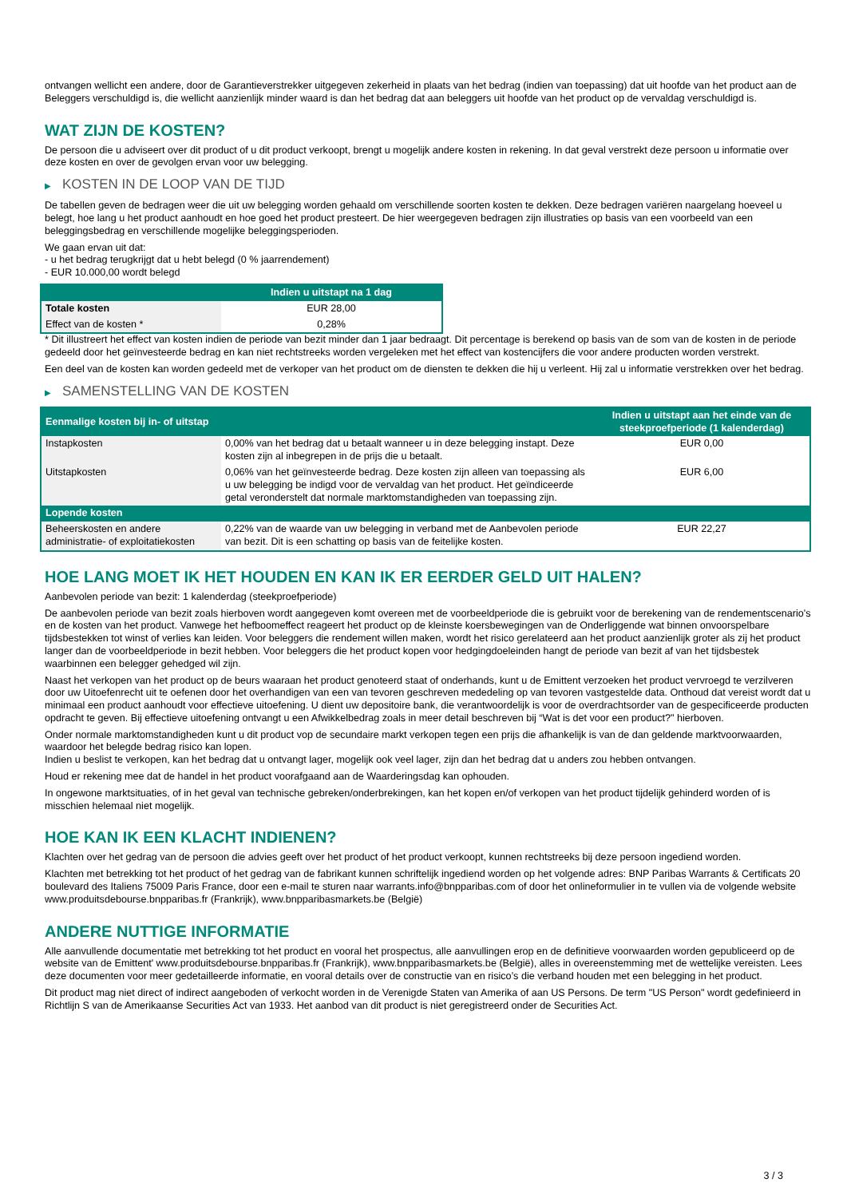ontvangen wellicht een andere, door de Garantieverstrekker uitgegeven zekerheid in plaats van het bedrag (indien van toepassing) dat uit hoofde van het product aan de Beleggers verschuldigd is, die wellicht aanzienlijk minder waard is dan het bedrag dat aan beleggers uit hoofde van het product op de vervaldag verschuldigd is.
WAT ZIJN DE KOSTEN?
De persoon die u adviseert over dit product of u dit product verkoopt, brengt u mogelijk andere kosten in rekening. In dat geval verstrekt deze persoon u informatie over deze kosten en over de gevolgen ervan voor uw belegging.
▶ KOSTEN IN DE LOOP VAN DE TIJD
De tabellen geven de bedragen weer die uit uw belegging worden gehaald om verschillende soorten kosten te dekken. Deze bedragen variëren naargelang hoeveel u belegt, hoe lang u het product aanhoudt en hoe goed het product presteert. De hier weergegeven bedragen zijn illustraties op basis van een voorbeeld van een beleggingsbedrag en verschillende mogelijke beleggingsperioden.
We gaan ervan uit dat:
- u het bedrag terugkrijgt dat u hebt belegd (0 % jaarrendement)
- EUR 10.000,00 wordt belegd
| | Indien u uitstapt na 1 dag |
| --- | --- |
| Totale kosten | EUR 28,00 |
| Effect van de kosten * | 0,28% |
* Dit illustreert het effect van kosten indien de periode van bezit minder dan 1 jaar bedraagt. Dit percentage is berekend op basis van de som van de kosten in de periode gedeeld door het geïnvesteerde bedrag en kan niet rechtstreeks worden vergeleken met het effect van kostencijfers die voor andere producten worden verstrekt.
Een deel van de kosten kan worden gedeeld met de verkoper van het product om de diensten te dekken die hij u verleent. Hij zal u informatie verstrekken over het bedrag.
▶ SAMENSTELLING VAN DE KOSTEN
| Eenmalige kosten bij in- of uitstap | | Indien u uitstapt aan het einde van de steekproefperiode (1 kalenderdag) |
| --- | --- | --- |
| Instapkosten | 0,00% van het bedrag dat u betaalt wanneer u in deze belegging instapt. Deze kosten zijn al inbegrepen in de prijs die u betaalt. | EUR 0,00 |
| Uitstapkosten | 0,06% van het geïnvesteerde bedrag. Deze kosten zijn alleen van toepassing als u uw belegging be indigd voor de vervaldag van het product. Het geïndiceerde getal veronderstelt dat normale marktomstandigheden van toepassing zijn. | EUR 6,00 |
| Lopende kosten | | |
| Beheerskosten en andere administratie- of exploitatiekosten | 0,22% van de waarde van uw belegging in verband met de Aanbevolen periode van bezit. Dit is een schatting op basis van de feitelijke kosten. | EUR 22,27 |
HOE LANG MOET IK HET HOUDEN EN KAN IK ER EERDER GELD UIT HALEN?
Aanbevolen periode van bezit: 1 kalenderdag (steekproefperiode)
De aanbevolen periode van bezit zoals hierboven wordt aangegeven komt overeen met de voorbeeldperiode die is gebruikt voor de berekening van de rendementscenario's en de kosten van het product. Vanwege het hefboomeffect reageert het product op de kleinste koersbewegingen van de Onderliggende wat binnen onvoorspelbare tijdsbestekken tot winst of verlies kan leiden. Voor beleggers die rendement willen maken, wordt het risico gerelateerd aan het product aanzienlijk groter als zij het product langer dan de voorbeeldperiode in bezit hebben. Voor beleggers die het product kopen voor hedgingdoeleinden hangt de periode van bezit af van het tijdsbestek waarbinnen een belegger gehedged wil zijn.
Naast het verkopen van het product op de beurs waaraan het product genoteerd staat of onderhands, kunt u de Emittent verzoeken het product vervroegd te verzilveren door uw Uitoefenrecht uit te oefenen door het overhandigen van een van tevoren geschreven mededeling op van tevoren vastgestelde data. Onthoud dat vereist wordt dat u minimaal een product aanhoudt voor effectieve uitoefening. U dient uw depositoire bank, die verantwoordelijk is voor de overdrachtsorder van de gespecificeerde producten opdracht te geven. Bij effectieve uitoefening ontvangt u een Afwikkelbedrag zoals in meer detail beschreven bij “Wat is det voor een product?" hierboven.
Onder normale marktomstandigheden kunt u dit product vop de secundaire markt verkopen tegen een prijs die afhankelijk is van de dan geldende marktvoorwaarden, waardoor het belegde bedrag risico kan lopen.
Indien u beslist te verkopen, kan het bedrag dat u ontvangt lager, mogelijk ook veel lager, zijn dan het bedrag dat u anders zou hebben ontvangen.
Houd er rekening mee dat de handel in het product voorafgaand aan de Waarderingsdag kan ophouden.
In ongewone marktsituaties, of in het geval van technische gebreken/onderbrekingen, kan het kopen en/of verkopen van het product tijdelijk gehinderd worden of is misschien helemaal niet mogelijk.
HOE KAN IK EEN KLACHT INDIENEN?
Klachten over het gedrag van de persoon die advies geeft over het product of het product verkoopt, kunnen rechtstreeks bij deze persoon ingediend worden.
Klachten met betrekking tot het product of het gedrag van de fabrikant kunnen schriftelijk ingediend worden op het volgende adres: BNP Paribas Warrants & Certificats 20 boulevard des Italiens 75009 Paris France, door een e-mail te sturen naar warrants.info@bnpparibas.com of door het onlineformulier in te vullen via de volgende website www.produitsdebourse.bnpparibas.fr (Frankrijk), www.bnpparibasmarkets.be (België)
ANDERE NUTTIGE INFORMATIE
Alle aanvullende documentatie met betrekking tot het product en vooral het prospectus, alle aanvullingen erop en de definitieve voorwaarden worden gepubliceerd op de website van de Emittent' www.produitsdebourse.bnpparibas.fr (Frankrijk), www.bnpparibasmarkets.be (België), alles in overeenstemming met de wettelijke vereisten. Lees deze documenten voor meer gedetailleerde informatie, en vooral details over de constructie van en risico’s die verband houden met een belegging in het product.
Dit product mag niet direct of indirect aangeboden of verkocht worden in de Verenigde Staten van Amerika of aan US Persons. De term "US Person" wordt gedefinieerd in Richtlijn S van de Amerikaanse Securities Act van 1933. Het aanbod van dit product is niet geregistreerd onder de Securities Act.
3 / 3